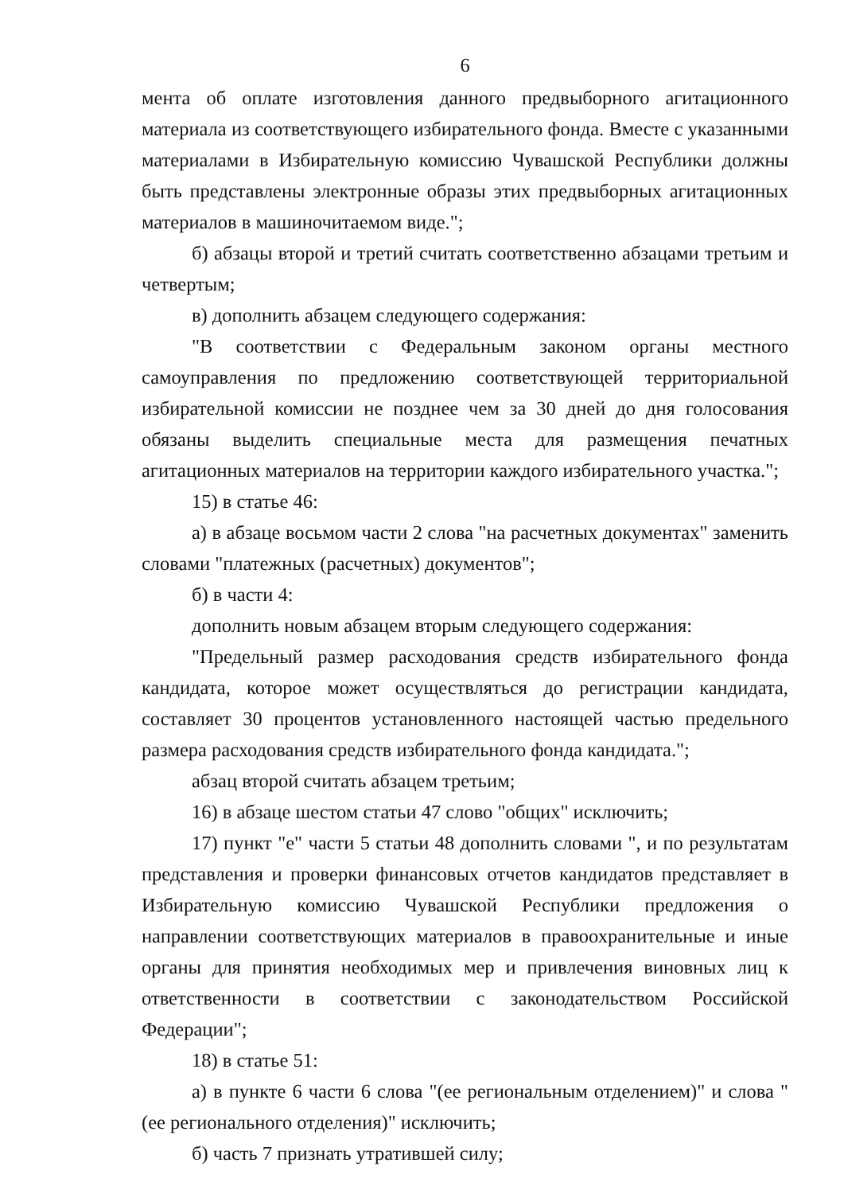6
мента об оплате изготовления данного предвыборного агитационного материала из соответствующего избирательного фонда. Вместе с указанными материалами в Избирательную комиссию Чувашской Республики должны быть представлены электронные образы этих предвыборных агитационных материалов в машиночитаемом виде.";
б) абзацы второй и третий считать соответственно абзацами третьим и четвертым;
в) дополнить абзацем следующего содержания:
"В соответствии с Федеральным законом органы местного самоуправления по предложению соответствующей территориальной избирательной комиссии не позднее чем за 30 дней до дня голосования обязаны выделить специальные места для размещения печатных агитационных материалов на территории каждого избирательного участка.";
15) в статье 46:
а) в абзаце восьмом части 2 слова "на расчетных документах" заменить словами "платежных (расчетных) документов";
б) в части 4:
дополнить новым абзацем вторым следующего содержания:
"Предельный размер расходования средств избирательного фонда кандидата, которое может осуществляться до регистрации кандидата, составляет 30 процентов установленного настоящей частью предельного размера расходования средств избирательного фонда кандидата.";
абзац второй считать абзацем третьим;
16) в абзаце шестом статьи 47 слово "общих" исключить;
17) пункт "е" части 5 статьи 48 дополнить словами ", и по результатам представления и проверки финансовых отчетов кандидатов представляет в Избирательную комиссию Чувашской Республики предложения о направлении соответствующих материалов в правоохранительные и иные органы для принятия необходимых мер и привлечения виновных лиц к ответственности в соответствии с законодательством Российской Федерации";
18) в статье 51:
а) в пункте 6 части 6 слова "(ее региональным отделением)" и слова "(ее регионального отделения)" исключить;
б) часть 7 признать утратившей силу;